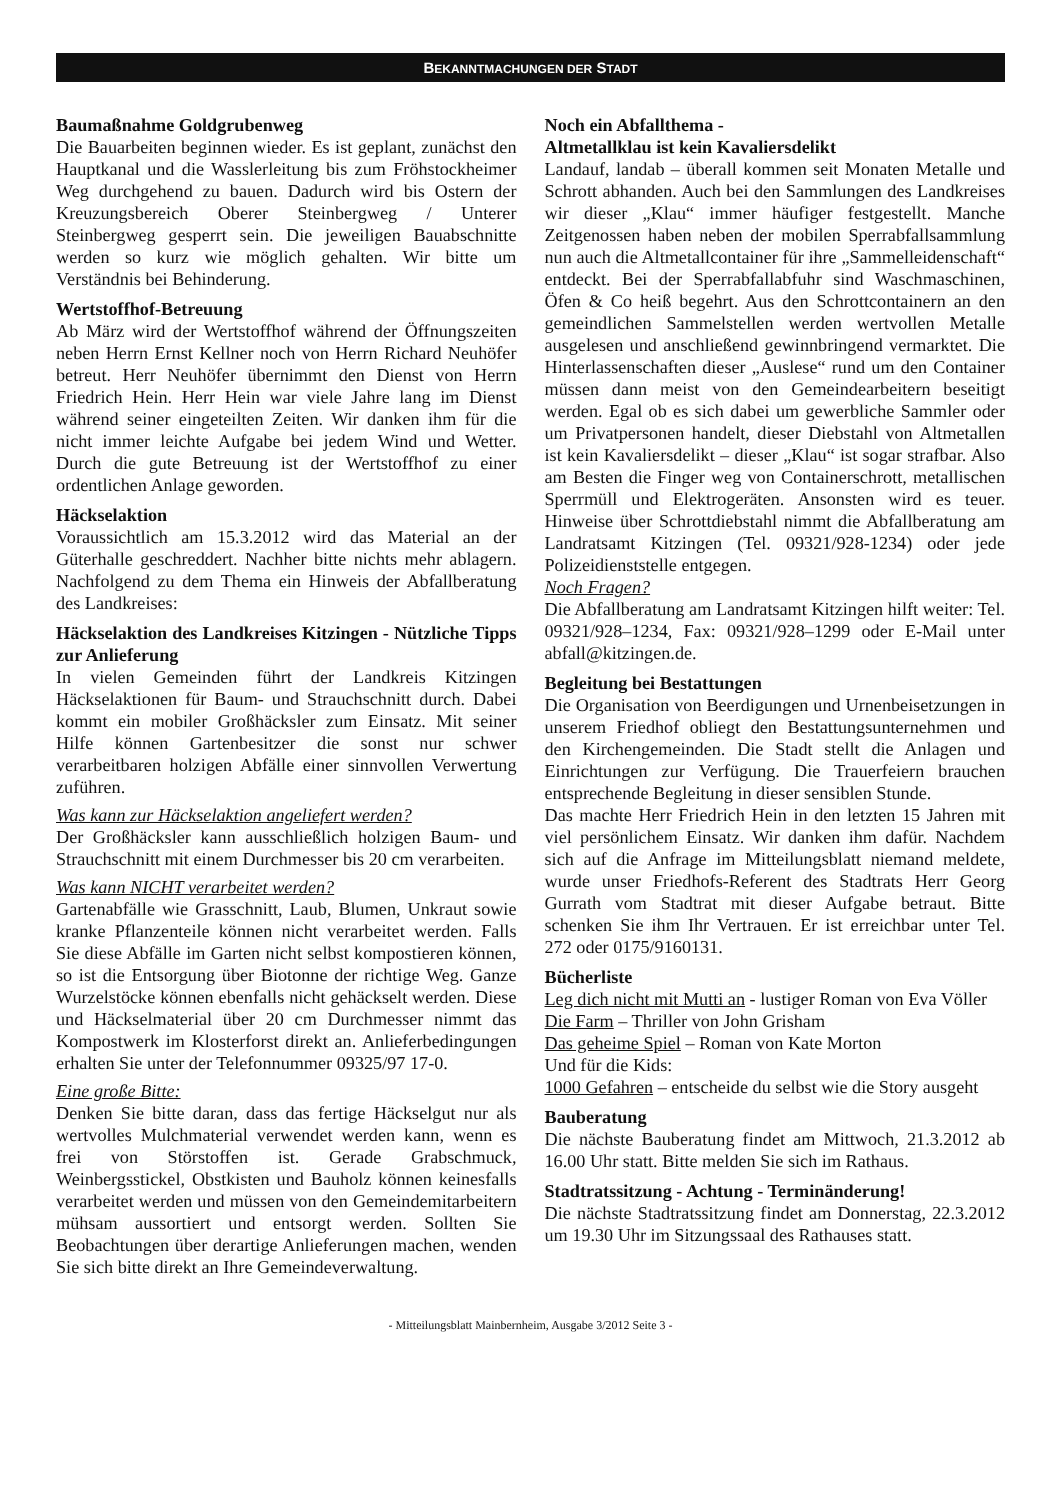BEKANNTMACHUNGEN DER STADT
Baumaßnahme Goldgrubenweg
Die Bauarbeiten beginnen wieder. Es ist geplant, zunächst den Hauptkanal und die Wasslerleitung bis zum Fröhstockheimer Weg durchgehend zu bauen. Dadurch wird bis Ostern der Kreuzungsbereich Oberer Steinbergweg / Unterer Steinbergweg gesperrt sein. Die jeweiligen Bauabschnitte werden so kurz wie möglich gehalten. Wir bitte um Verständnis bei Behinderung.
Wertstoffhof-Betreuung
Ab März wird der Wertstoffhof während der Öffnungszeiten neben Herrn Ernst Kellner noch von Herrn Richard Neuhöfer betreut. Herr Neuhöfer übernimmt den Dienst von Herrn Friedrich Hein. Herr Hein war viele Jahre lang im Dienst während seiner eingeteilten Zeiten. Wir danken ihm für die nicht immer leichte Aufgabe bei jedem Wind und Wetter. Durch die gute Betreuung ist der Wertstoffhof zu einer ordentlichen Anlage geworden.
Häckselaktion
Voraussichtlich am 15.3.2012 wird das Material an der Güterhalle geschreddert. Nachher bitte nichts mehr ablagern. Nachfolgend zu dem Thema ein Hinweis der Abfallberatung des Landkreises:
Häckselaktion des Landkreises Kitzingen - Nützliche Tipps zur Anlieferung
In vielen Gemeinden führt der Landkreis Kitzingen Häckselaktionen für Baum- und Strauchschnitt durch. Dabei kommt ein mobiler Großhäcksler zum Einsatz. Mit seiner Hilfe können Gartenbesitzer die sonst nur schwer verarbeitbaren holzigen Abfälle einer sinnvollen Verwertung zuführen.
Was kann zur Häckselaktion angeliefert werden?
Der Großhäcksler kann ausschließlich holzigen Baum- und Strauchschnitt mit einem Durchmesser bis 20 cm verarbeiten.
Was kann NICHT verarbeitet werden?
Gartenabfälle wie Grasschnitt, Laub, Blumen, Unkraut sowie kranke Pflanzenteile können nicht verarbeitet werden. Falls Sie diese Abfälle im Garten nicht selbst kompostieren können, so ist die Entsorgung über Biotonne der richtige Weg. Ganze Wurzelstöcke können ebenfalls nicht gehäckselt werden. Diese und Häckselmaterial über 20 cm Durchmesser nimmt das Kompostwerk im Klosterforst direkt an. Anlieferbedingungen erhalten Sie unter der Telefonnummer 09325/97 17-0.
Eine große Bitte:
Denken Sie bitte daran, dass das fertige Häckselgut nur als wertvolles Mulchmaterial verwendet werden kann, wenn es frei von Störstoffen ist. Gerade Grabschmuck, Weinbergsstickel, Obstkisten und Bauholz können keinesfalls verarbeitet werden und müssen von den Gemeindemitarbeitern mühsam aussortiert und entsorgt werden. Sollten Sie Beobachtungen über derartige Anlieferungen machen, wenden Sie sich bitte direkt an Ihre Gemeindeverwaltung.
Noch ein Abfallthema -
Altmetallklau ist kein Kavaliersdelikt
Landauf, landab – überall kommen seit Monaten Metalle und Schrott abhanden. Auch bei den Sammlungen des Landkreises wir dieser „Klau“ immer häufiger festgestellt. Manche Zeitgenossen haben neben der mobilen Sperrabfallsammlung nun auch die Altmetallcontainer für ihre „Sammelleidenschaft“ entdeckt. Bei der Sperrabfallabfuhr sind Waschmaschinen, Öfen & Co heiß begehrt. Aus den Schrottcontainern an den gemeindlichen Sammelstellen werden wertvollen Metalle ausgelesen und anschließend gewinnbringend vermarktet. Die Hinterlassenschaften dieser „Auslese“ rund um den Container müssen dann meist von den Gemeindearbeitern beseitigt werden. Egal ob es sich dabei um gewerbliche Sammler oder um Privatpersonen handelt, dieser Diebstahl von Altmetallen ist kein Kavaliersdelikt – dieser „Klau“ ist sogar strafbar. Also am Besten die Finger weg von Containerschrott, metallischen Sperrmüll und Elektrogeräten. Ansonsten wird es teuer. Hinweise über Schrottdiebstahl nimmt die Abfallberatung am Landratsamt Kitzingen (Tel. 09321/928-1234) oder jede Polizeidienststelle entgegen.
Noch Fragen?
Die Abfallberatung am Landratsamt Kitzingen hilft weiter: Tel. 09321/928–1234, Fax: 09321/928–1299 oder E-Mail unter abfall@kitzingen.de.
Begleitung bei Bestattungen
Die Organisation von Beerdigungen und Urnenbeisetzungen in unserem Friedhof obliegt den Bestattungsunternehmen und den Kirchengemeinden. Die Stadt stellt die Anlagen und Einrichtungen zur Verfügung. Die Trauerfeiern brauchen entsprechende Begleitung in dieser sensiblen Stunde.
Das machte Herr Friedrich Hein in den letzten 15 Jahren mit viel persönlichem Einsatz. Wir danken ihm dafür. Nachdem sich auf die Anfrage im Mitteilungsblatt niemand meldete, wurde unser Friedhofs-Referent des Stadtrats Herr Georg Gurrath vom Stadtrat mit dieser Aufgabe betraut. Bitte schenken Sie ihm Ihr Vertrauen. Er ist erreichbar unter Tel. 272 oder 0175/9160131.
Bücherliste
Leg dich nicht mit Mutti an - lustiger Roman von Eva Völler
Die Farm – Thriller von John Grisham
Das geheime Spiel – Roman von Kate Morton
Und für die Kids:
1000 Gefahren – entscheide du selbst wie die Story ausgeht
Bauberatung
Die nächste Bauberatung findet am Mittwoch, 21.3.2012 ab 16.00 Uhr statt. Bitte melden Sie sich im Rathaus.
Stadtratssitzung - Achtung - Terminänderung!
Die nächste Stadtratssitzung findet am Donnerstag, 22.3.2012 um 19.30 Uhr im Sitzungssaal des Rathauses statt.
- Mitteilungsblatt Mainbernheim, Ausgabe 3/2012 Seite 3 -